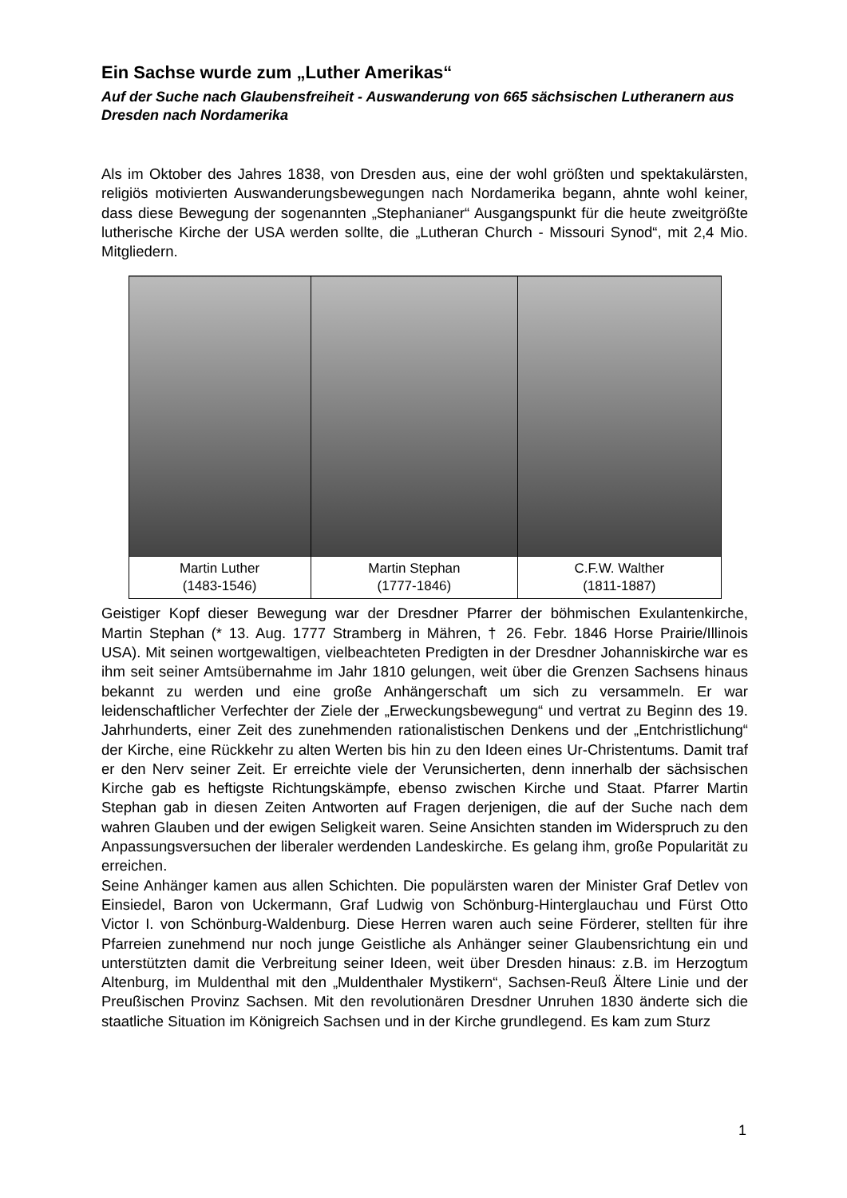Ein Sachse wurde zum „Luther Amerikas“
Auf der Suche nach Glaubensfreiheit - Auswanderung von 665 sächsischen Lutheranern aus Dresden nach Nordamerika
Als im Oktober des Jahres 1838, von Dresden aus, eine der wohl größten und spektakulärsten, religiös motivierten Auswanderungsbewegungen nach Nordamerika begann, ahnte wohl keiner, dass diese Bewegung der sogenannten „Stephanianer“ Ausgangspunkt für die heute zweitgrößte lutherische Kirche der USA werden sollte, die „Lutheran Church - Missouri Synod“, mit 2,4 Mio. Mitgliedern.
| Martin Luther (1483-1546) | Martin Stephan (1777-1846) | C.F.W. Walther (1811-1887) |
Geistiger Kopf dieser Bewegung war der Dresdner Pfarrer der böhmischen Exulantenkirche, Martin Stephan (* 13. Aug. 1777 Stramberg in Mähren, † 26. Febr. 1846 Horse Prairie/Illinois USA). Mit seinen wortgewaltigen, vielbeachteten Predigten in der Dresdner Johanniskirche war es ihm seit seiner Amtsübernahme im Jahr 1810 gelungen, weit über die Grenzen Sachsens hinaus bekannt zu werden und eine große Anhängerschaft um sich zu versammeln. Er war leidenschaftlicher Verfechter der Ziele der „Erweckungsbewegung“ und vertrat zu Beginn des 19. Jahrhunderts, einer Zeit des zunehmenden rationalistischen Denkens und der „Entchristlichung“ der Kirche, eine Rückkehr zu alten Werten bis hin zu den Ideen eines Ur-Christentums. Damit traf er den Nerv seiner Zeit. Er erreichte viele der Verunsicherten, denn innerhalb der sächsischen Kirche gab es heftigste Richtungskämpfe, ebenso zwischen Kirche und Staat. Pfarrer Martin Stephan gab in diesen Zeiten Antworten auf Fragen derjenigen, die auf der Suche nach dem wahren Glauben und der ewigen Seligkeit waren. Seine Ansichten standen im Widerspruch zu den Anpassungsversuchen der liberaler werdenden Landeskirche. Es gelang ihm, große Popularität zu erreichen.
Seine Anhänger kamen aus allen Schichten. Die populärsten waren der Minister Graf Detlev von Einsiedel, Baron von Uckermann, Graf Ludwig von Schönburg-Hinterglauchau und Fürst Otto Victor I. von Schönburg-Waldenburg. Diese Herren waren auch seine Förderer, stellten für ihre Pfarreien zunehmend nur noch junge Geistliche als Anhänger seiner Glaubensrichtung ein und unterstützten damit die Verbreitung seiner Ideen, weit über Dresden hinaus: z.B. im Herzogtum Altenburg, im Muldenthal mit den „Muldenthaler Mystikern“, Sachsen-Reuß Ältere Linie und der Preußischen Provinz Sachsen. Mit den revolutionären Dresdner Unruhen 1830 änderte sich die staatliche Situation im Königreich Sachsen und in der Kirche grundlegend. Es kam zum Sturz
1